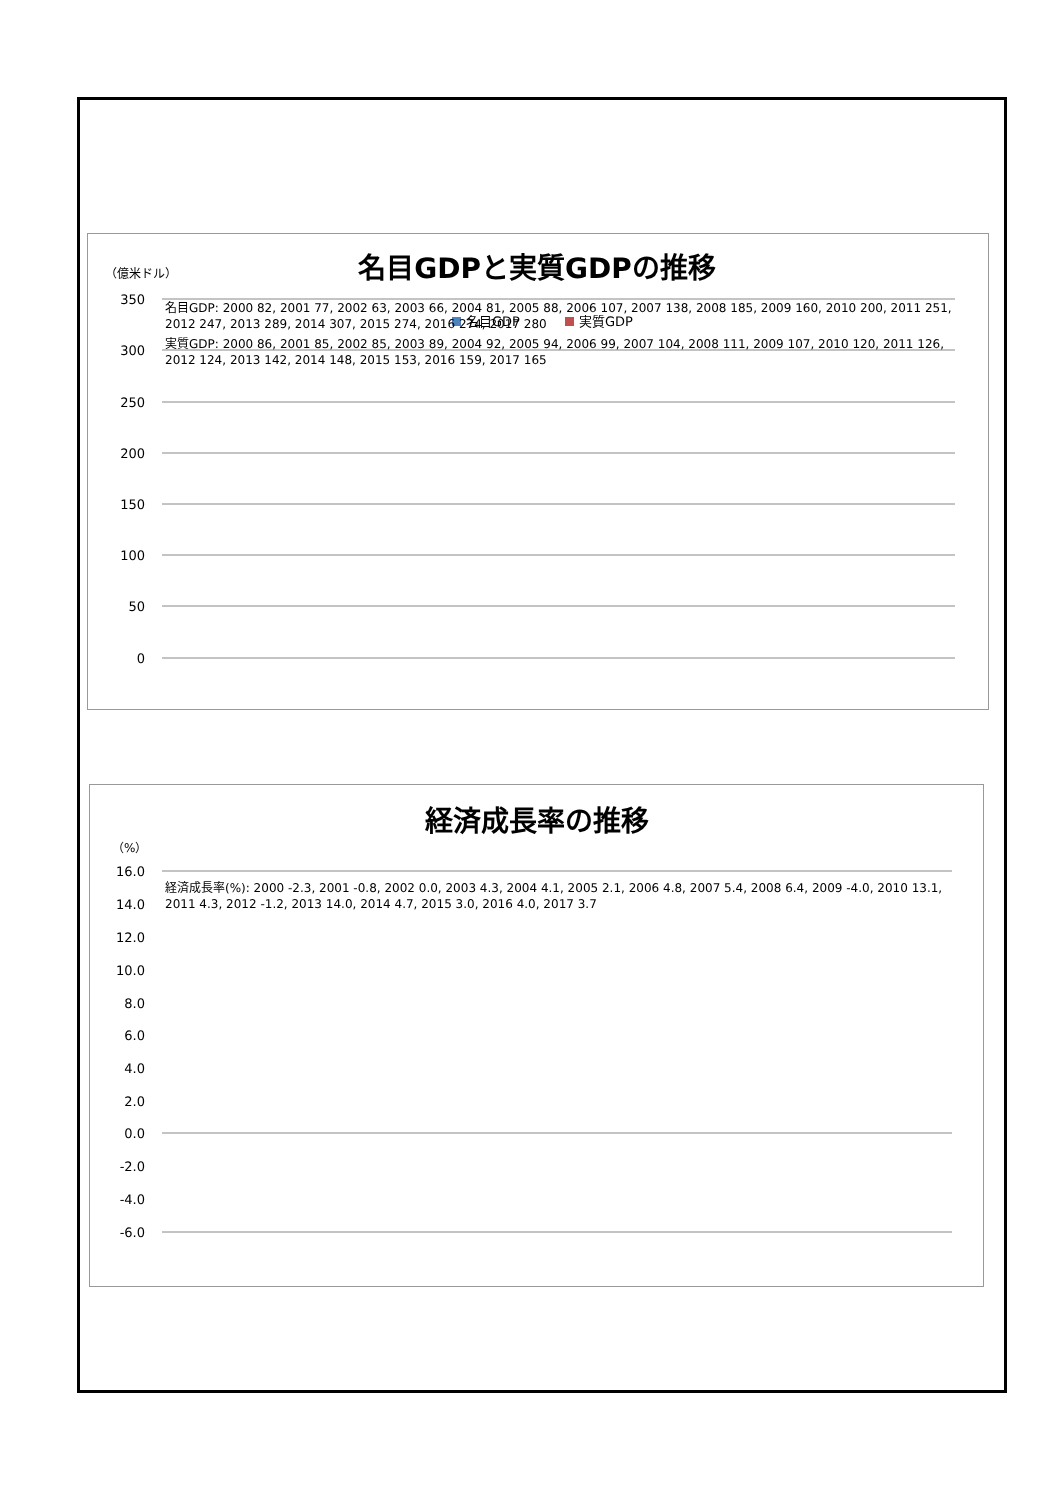名目GDPと実質GDPの推移
（億米ドル）
350
300
250
200
150
100
50
0
名目GDP
実質GDP
経済成長率の推移
（%）
16.0
14.0
12.0
10.0
8.0
6.0
4.0
2.0
0.0
-2.0
-4.0
-6.0
名目GDP: 2000 82, 2001 77, 2002 63, 2003 66, 2004 81, 2005 88, 2006 107, 2007 138, 2008 185, 2009 160, 2010 200, 2011 251, 2012 247, 2013 289, 2014 307, 2015 274, 2016 274, 2017 280
実質GDP: 2000 86, 2001 85, 2002 85, 2003 89, 2004 92, 2005 94, 2006 99, 2007 104, 2008 111, 2009 107, 2010 120, 2011 126, 2012 124, 2013 142, 2014 148, 2015 153, 2016 159, 2017 165
経済成長率(%): 2000 -2.3, 2001 -0.8, 2002 0.0, 2003 4.3, 2004 4.1, 2005 2.1, 2006 4.8, 2007 5.4, 2008 6.4, 2009 -4.0, 2010 13.1, 2011 4.3, 2012 -1.2, 2013 14.0, 2014 4.7, 2015 3.0, 2016 4.0, 2017 3.7